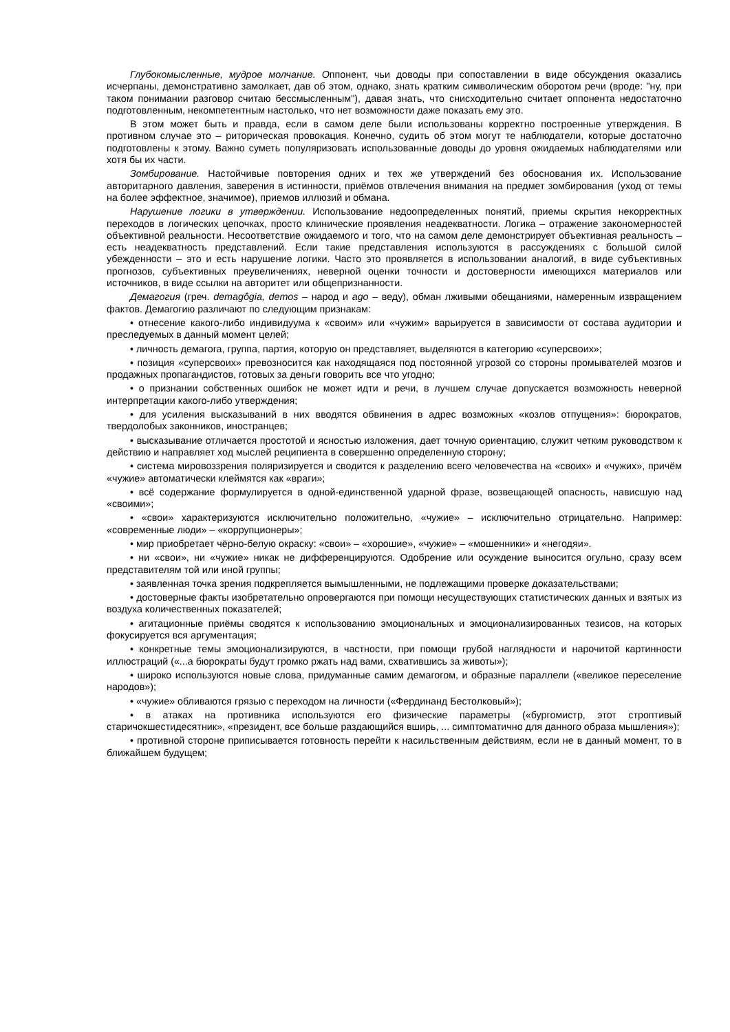Глубокомысленные, мудрое молчание. Оппонент, чьи доводы при сопоставлении в виде обсуждения оказались исчерпаны, демонстративно замолкает, дав об этом, однако, знать кратким символическим оборотом речи (вроде: "ну, при таком понимании разговор считаю бессмысленным"), давая знать, что снисходительно считает оппонента недостаточно подготовленным, некомпетентным настолько, что нет возможности даже показать ему это.
В этом может быть и правда, если в самом деле были использованы корректно построенные утверждения. В противном случае это – риторическая провокация. Конечно, судить об этом могут те наблюдатели, которые достаточно подготовлены к этому. Важно суметь популяризовать использованные доводы до уровня ожидаемых наблюдателями или хотя бы их части.
Зомбирование. Настойчивые повторения одних и тех же утверждений без обоснования их. Использование авторитарного давления, заверения в истинности, приёмов отвлечения внимания на предмет зомбирования (уход от темы на более эффектное, значимое), приемов иллюзий и обмана.
Нарушение логики в утверждении. Использование недоопределенных понятий, приемы скрытия некорректных переходов в логических цепочках, просто клинические проявления неадекватности. Логика – отражение закономерностей объективной реальности. Несоответствие ожидаемого и того, что на самом деле демонстрирует объективная реальность – есть неадекватность представлений. Если такие представления используются в рассуждениях с большой силой убежденности – это и есть нарушение логики. Часто это проявляется в использовании аналогий, в виде субъективных прогнозов, субъективных преувеличениях, неверной оценки точности и достоверности имеющихся материалов или источников, в виде ссылки на авторитет или общепризнанности.
Демагогия (греч. demagôgia, demos – народ и ago – веду), обман лживыми обещаниями, намеренным извращением фактов. Демагогию различают по следующим признакам:
• отнесение какого-либо индивидуума к «своим» или «чужим» варьируется в зависимости от состава аудитории и преследуемых в данный момент целей;
• личность демагога, группа, партия, которую он представляет, выделяются в категорию «суперсвоих»;
• позиция «суперсвоих» превозносится как находящаяся под постоянной угрозой со стороны промывателей мозгов и продажных пропагандистов, готовых за деньги говорить все что угодно;
• о признании собственных ошибок не может идти и речи, в лучшем случае допускается возможность неверной интерпретации какого-либо утверждения;
• для усиления высказываний в них вводятся обвинения в адрес возможных «козлов отпущения»: бюрократов, твердолобых законников, иностранцев;
• высказывание отличается простотой и ясностью изложения, дает точную ориентацию, служит четким руководством к действию и направляет ход мыслей реципиента в совершенно определенную сторону;
• система мировоззрения поляризируется и сводится к разделению всего человечества на «своих» и «чужих», причём «чужие» автоматически клеймятся как «враги»;
• всё содержание формулируется в одной-единственной ударной фразе, возвещающей опасность, нависшую над «своими»;
• «свои» характеризуются исключительно положительно, «чужие» – исключительно отрицательно. Например: «современные люди» – «коррупционеры»;
• мир приобретает чёрно-белую окраску: «свои» – «хорошие», «чужие» – «мошенники» и «негодяи».
• ни «свои», ни «чужие» никак не дифференцируются. Одобрение или осуждение выносится огульно, сразу всем представителям той или иной группы;
• заявленная точка зрения подкрепляется вымышленными, не подлежащими проверке доказательствами;
• достоверные факты изобретательно опровергаются при помощи несуществующих статистических данных и взятых из воздуха количественных показателей;
• агитационные приёмы сводятся к использованию эмоциональных и эмоционализированных тезисов, на которых фокусируется вся аргументация;
• конкретные темы эмоционализируются, в частности, при помощи грубой наглядности и нарочитой картинности иллюстраций («...а бюрократы будут громко ржать над вами, схватившись за животы»);
• широко используются новые слова, придуманные самим демагогом, и образные параллели («великое переселение народов»);
• «чужие» обливаются грязью с переходом на личности («Фердинанд Бестолковый»);
• в атаках на противника используются его физические параметры («бургомистр, этот строптивый старичокшестидесятник», «президент, все больше раздающийся вширь, ... симптоматично для данного образа мышления»);
• противной стороне приписывается готовность перейти к насильственным действиям, если не в данный момент, то в ближайшем будущем;